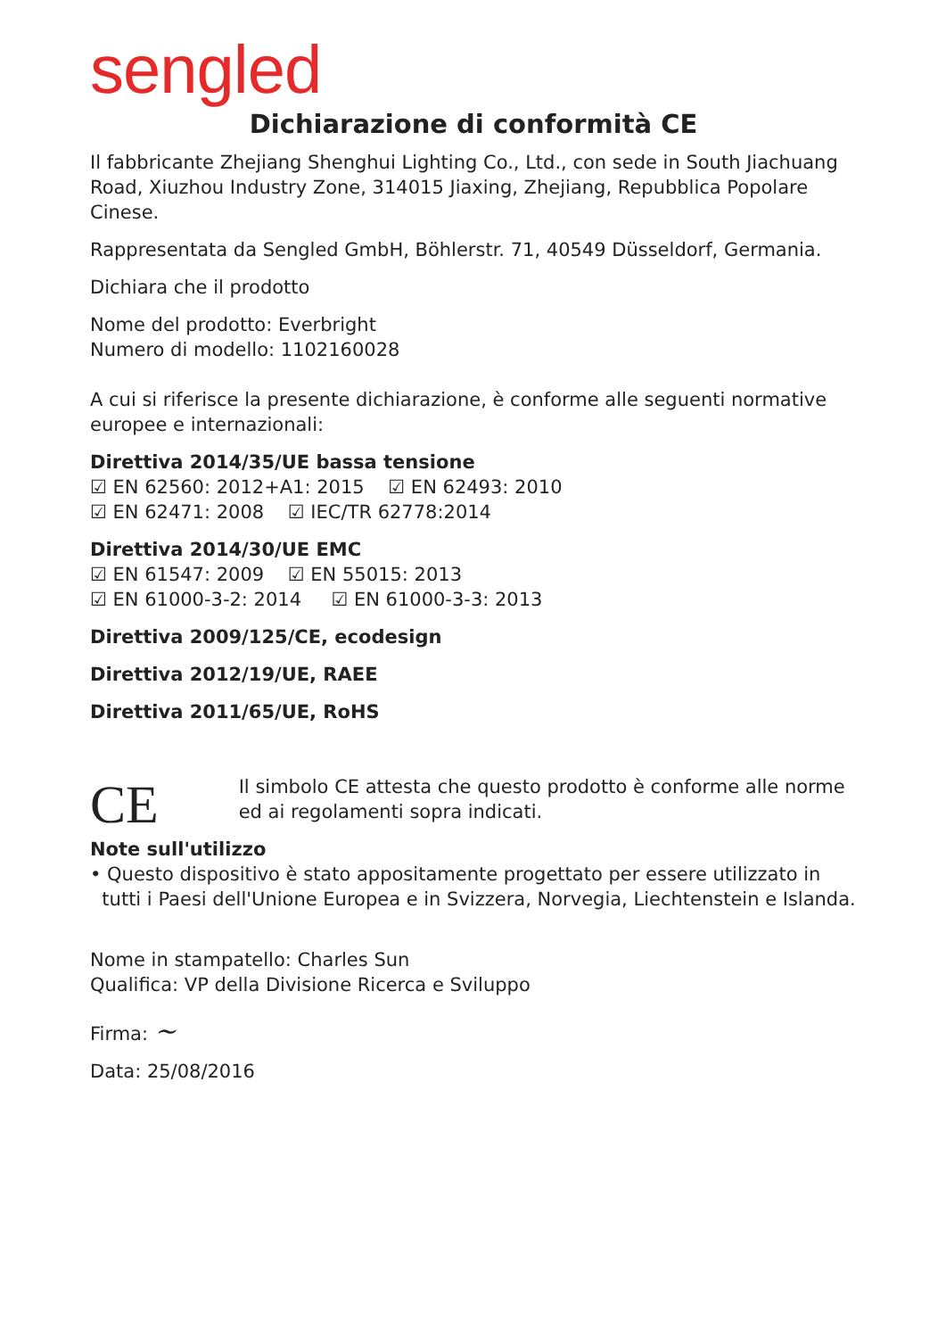sengled
Dichiarazione di conformità CE
Il fabbricante Zhejiang Shenghui Lighting Co., Ltd., con sede in South Jiachuang Road, Xiuzhou Industry Zone, 314015 Jiaxing, Zhejiang, Repubblica Popolare Cinese.
Rappresentata da Sengled GmbH, Böhlerstr. 71, 40549 Düsseldorf, Germania.
Dichiara che il prodotto
Nome del prodotto: Everbright
Numero di modello: 1102160028
A cui si riferisce la presente dichiarazione, è conforme alle seguenti normative europee e internazionali:
Direttiva 2014/35/UE bassa tensione
☑ EN 62560: 2012+A1: 2015 ☑ EN 62493: 2010
☑ EN 62471: 2008 ☑ IEC/TR 62778:2014
Direttiva 2014/30/UE EMC
☑ EN 61547: 2009 ☑ EN 55015: 2013
☑ EN 61000-3-2: 2014 ☑ EN 61000-3-3: 2013
Direttiva 2009/125/CE, ecodesign
Direttiva 2012/19/UE, RAEE
Direttiva 2011/65/UE, RoHS
CE
Il simbolo CE attesta che questo prodotto è conforme alle norme ed ai regolamenti sopra indicati.
Note sull'utilizzo
• Questo dispositivo è stato appositamente progettato per essere utilizzato in
tutti i Paesi dell'Unione Europea e in Svizzera, Norvegia, Liechtenstein e Islanda.
Nome in stampatello: Charles Sun
Qualifica: VP della Divisione Ricerca e Sviluppo
Firma: ~
Data: 25/08/2016